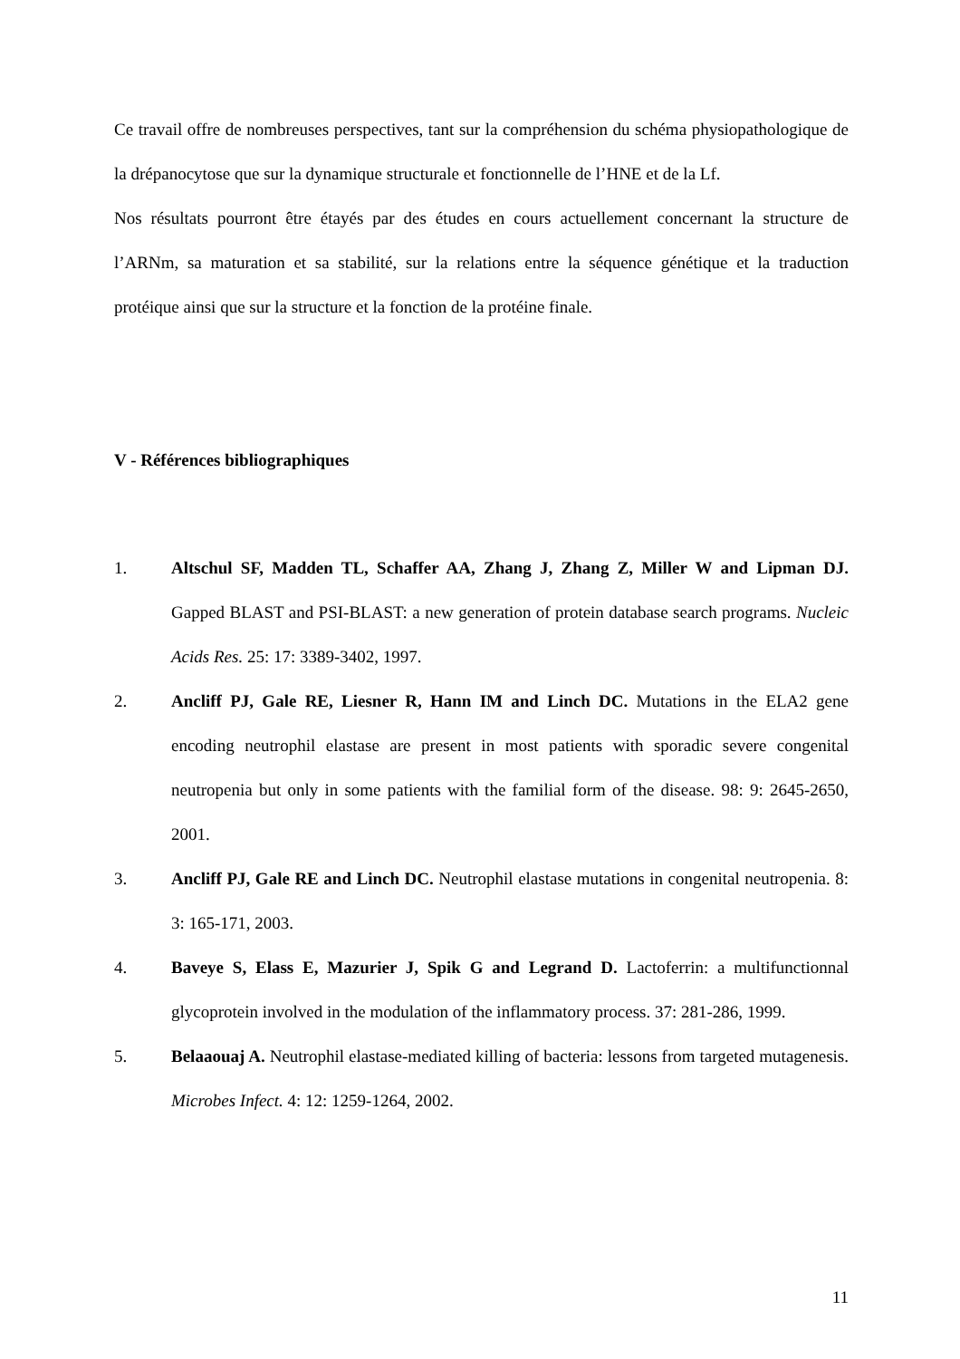Ce travail offre de nombreuses perspectives, tant sur la compréhension du schéma physiopathologique de la drépanocytose que sur la dynamique structurale et fonctionnelle de l’HNE et de la Lf.
Nos résultats pourront être étayés par des études en cours actuellement concernant la structure de l’ARNm, sa maturation et sa stabilité, sur la relations entre la séquence génétique et la traduction protéique ainsi que sur la structure et la fonction de la protéine finale.
V - Références bibliographiques
1. Altschul SF, Madden TL, Schaffer AA, Zhang J, Zhang Z, Miller W and Lipman DJ. Gapped BLAST and PSI-BLAST: a new generation of protein database search programs. Nucleic Acids Res. 25: 17: 3389-3402, 1997.
2. Ancliff PJ, Gale RE, Liesner R, Hann IM and Linch DC. Mutations in the ELA2 gene encoding neutrophil elastase are present in most patients with sporadic severe congenital neutropenia but only in some patients with the familial form of the disease. 98: 9: 2645-2650, 2001.
3. Ancliff PJ, Gale RE and Linch DC. Neutrophil elastase mutations in congenital neutropenia. 8: 3: 165-171, 2003.
4. Baveye S, Elass E, Mazurier J, Spik G and Legrand D. Lactoferrin: a multifunctionnal glycoprotein involved in the modulation of the inflammatory process. 37: 281-286, 1999.
5. Belaaouaj A. Neutrophil elastase-mediated killing of bacteria: lessons from targeted mutagenesis. Microbes Infect. 4: 12: 1259-1264, 2002.
11